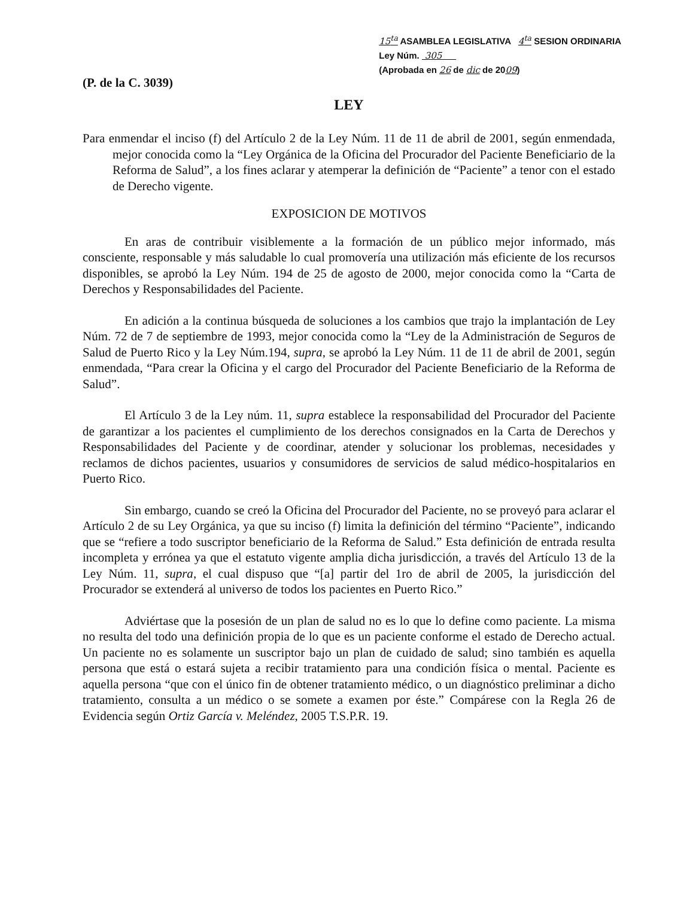(P. de la C. 3039)
15<sup>ta</sup> ASAMBLEA LEGISLATIVA 4<sup>ta</sup> SESION ORDINARIA
Ley Núm. 305
(Aprobada en 26 de dic de 2009)
LEY
Para enmendar el inciso (f) del Artículo 2 de la Ley Núm. 11 de 11 de abril de 2001, según enmendada, mejor conocida como la “Ley Orgánica de la Oficina del Procurador del Paciente Beneficiario de la Reforma de Salud”, a los fines aclarar y atemperar la definición de “Paciente” a tenor con el estado de Derecho vigente.
EXPOSICION DE MOTIVOS
En aras de contribuir visiblemente a la formación de un público mejor informado, más consciente, responsable y más saludable lo cual promovería una utilización más eficiente de los recursos disponibles, se aprobó la Ley Núm. 194 de 25 de agosto de 2000, mejor conocida como la “Carta de Derechos y Responsabilidades del Paciente.
En adición a la continua búsqueda de soluciones a los cambios que trajo la implantación de Ley Núm. 72 de 7 de septiembre de 1993, mejor conocida como la “Ley de la Administración de Seguros de Salud de Puerto Rico y la Ley Núm.194, supra, se aprobó la Ley Núm. 11 de 11 de abril de 2001, según enmendada, “Para crear la Oficina y el cargo del Procurador del Paciente Beneficiario de la Reforma de Salud”.
El Artículo 3 de la Ley núm. 11, supra establece la responsabilidad del Procurador del Paciente de garantizar a los pacientes el cumplimiento de los derechos consignados en la Carta de Derechos y Responsabilidades del Paciente y de coordinar, atender y solucionar los problemas, necesidades y reclamos de dichos pacientes, usuarios y consumidores de servicios de salud médico-hospitalarios en Puerto Rico.
Sin embargo, cuando se creó la Oficina del Procurador del Paciente, no se proveyó para aclarar el Artículo 2 de su Ley Orgánica, ya que su inciso (f) limita la definición del término “Paciente”, indicando que se “refiere a todo suscriptor beneficiario de la Reforma de Salud.” Esta definición de entrada resulta incompleta y errónea ya que el estatuto vigente amplia dicha jurisdicción, a través del Artículo 13 de la Ley Núm. 11, supra, el cual dispuso que “[a] partir del 1ro de abril de 2005, la jurisdicción del Procurador se extenderá al universo de todos los pacientes en Puerto Rico.”
Adviértase que la posesión de un plan de salud no es lo que lo define como paciente. La misma no resulta del todo una definición propia de lo que es un paciente conforme el estado de Derecho actual. Un paciente no es solamente un suscriptor bajo un plan de cuidado de salud; sino también es aquella persona que está o estará sujeta a recibir tratamiento para una condición física o mental. Paciente es aquella persona “que con el único fin de obtener tratamiento médico, o un diagnóstico preliminar a dicho tratamiento, consulta a un médico o se somete a examen por éste.” Compárese con la Regla 26 de Evidencia según Ortiz García v. Meléndez, 2005 T.S.P.R. 19.